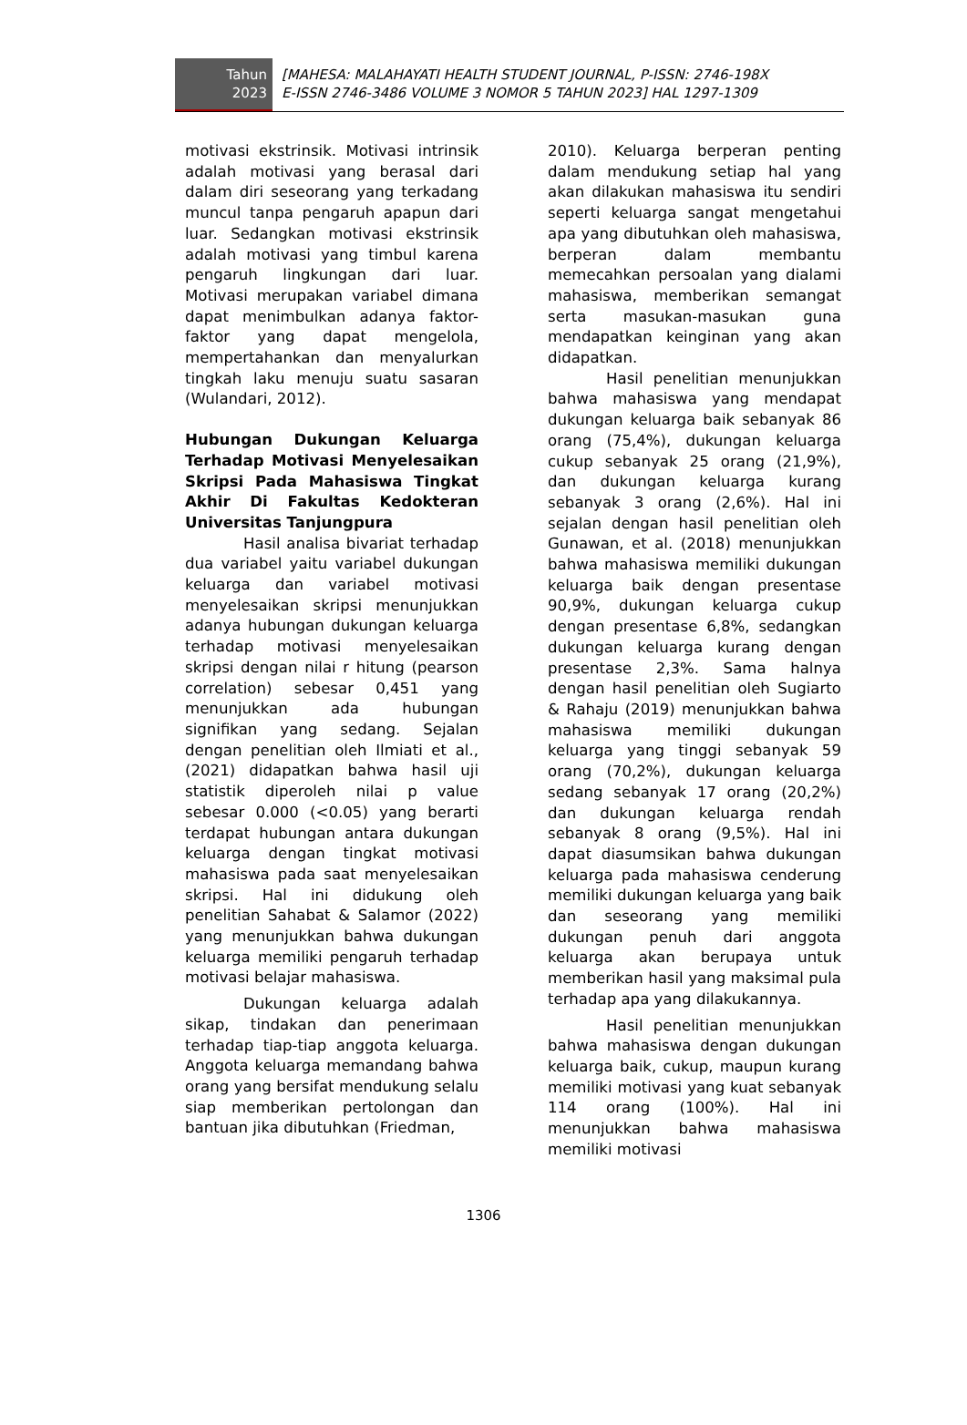Tahun
2023
[MAHESA: MALAHAYATI HEALTH STUDENT JOURNAL, P-ISSN: 2746-198X
E-ISSN 2746-3486 VOLUME 3 NOMOR 5 TAHUN 2023] HAL 1297-1309
motivasi ekstrinsik. Motivasi intrinsik adalah motivasi yang berasal dari dalam diri seseorang yang terkadang muncul tanpa pengaruh apapun dari luar. Sedangkan motivasi ekstrinsik adalah motivasi yang timbul karena pengaruh lingkungan dari luar. Motivasi merupakan variabel dimana dapat menimbulkan adanya faktor-faktor yang dapat mengelola, mempertahankan dan menyalurkan tingkah laku menuju suatu sasaran (Wulandari, 2012).
Hubungan Dukungan Keluarga Terhadap Motivasi Menyelesaikan Skripsi Pada Mahasiswa Tingkat Akhir Di Fakultas Kedokteran Universitas Tanjungpura
Hasil analisa bivariat terhadap dua variabel yaitu variabel dukungan keluarga dan variabel motivasi menyelesaikan skripsi menunjukkan adanya hubungan dukungan keluarga terhadap motivasi menyelesaikan skripsi dengan nilai r hitung (pearson correlation) sebesar 0,451 yang menunjukkan ada hubungan signifikan yang sedang. Sejalan dengan penelitian oleh Ilmiati et al., (2021) didapatkan bahwa hasil uji statistik diperoleh nilai p value sebesar 0.000 (<0.05) yang berarti terdapat hubungan antara dukungan keluarga dengan tingkat motivasi mahasiswa pada saat menyelesaikan skripsi. Hal ini didukung oleh penelitian Sahabat & Salamor (2022) yang menunjukkan bahwa dukungan keluarga memiliki pengaruh terhadap motivasi belajar mahasiswa.
Dukungan keluarga adalah sikap, tindakan dan penerimaan terhadap tiap-tiap anggota keluarga. Anggota keluarga memandang bahwa orang yang bersifat mendukung selalu siap memberikan pertolongan dan bantuan jika dibutuhkan (Friedman,
2010). Keluarga berperan penting dalam mendukung setiap hal yang akan dilakukan mahasiswa itu sendiri seperti keluarga sangat mengetahui apa yang dibutuhkan oleh mahasiswa, berperan dalam membantu memecahkan persoalan yang dialami mahasiswa, memberikan semangat serta masukan-masukan guna mendapatkan keinginan yang akan didapatkan.
Hasil penelitian menunjukkan bahwa mahasiswa yang mendapat dukungan keluarga baik sebanyak 86 orang (75,4%), dukungan keluarga cukup sebanyak 25 orang (21,9%), dan dukungan keluarga kurang sebanyak 3 orang (2,6%). Hal ini sejalan dengan hasil penelitian oleh Gunawan, et al. (2018) menunjukkan bahwa mahasiswa memiliki dukungan keluarga baik dengan presentase 90,9%, dukungan keluarga cukup dengan presentase 6,8%, sedangkan dukungan keluarga kurang dengan presentase 2,3%. Sama halnya dengan hasil penelitian oleh Sugiarto & Rahaju (2019) menunjukkan bahwa mahasiswa memiliki dukungan keluarga yang tinggi sebanyak 59 orang (70,2%), dukungan keluarga sedang sebanyak 17 orang (20,2%) dan dukungan keluarga rendah sebanyak 8 orang (9,5%). Hal ini dapat diasumsikan bahwa dukungan keluarga pada mahasiswa cenderung memiliki dukungan keluarga yang baik dan seseorang yang memiliki dukungan penuh dari anggota keluarga akan berupaya untuk memberikan hasil yang maksimal pula terhadap apa yang dilakukannya.
Hasil penelitian menunjukkan bahwa mahasiswa dengan dukungan keluarga baik, cukup, maupun kurang memiliki motivasi yang kuat sebanyak 114 orang (100%). Hal ini menunjukkan bahwa mahasiswa memiliki motivasi
1306